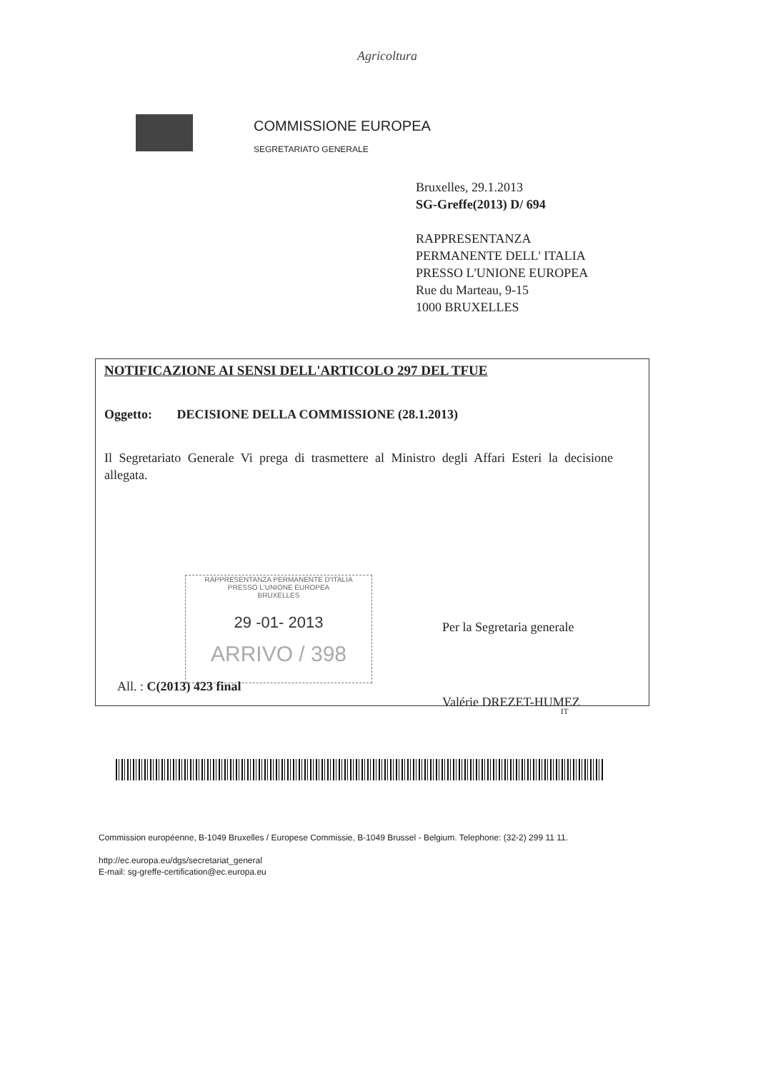Agricoltura
COMMISSIONE EUROPEA
SEGRETARIATO GENERALE
Bruxelles, 29.1.2013
SG-Greffe(2013) D/ 694
RAPPRESENTANZA
PERMANENTE DELL' ITALIA
PRESSO L'UNIONE EUROPEA
Rue du Marteau, 9-15
1000 BRUXELLES
NOTIFICAZIONE AI SENSI DELL'ARTICOLO 297 DEL TFUE
Oggetto: DECISIONE DELLA COMMISSIONE (28.1.2013)
Il Segretariato Generale Vi prega di trasmettere al Ministro degli Affari Esteri la decisione allegata.
RAPPRESENTANZA PERMANENTE D'ITALIA
PRESSO L'UNIONE EUROPEA
BRUXELLES
29 -01- 2013
ARRIVO / 398
Per la Segretaria generale
Valérie DREZET-HUMEZ
All. : C(2013) 423 final
IT
Commission européenne, B-1049 Bruxelles / Europese Commissie, B-1049 Brussel - Belgium. Telephone: (32-2) 299 11 11.
http://ec.europa.eu/dgs/secretariat_general
E-mail: sg-greffe-certification@ec.europa.eu